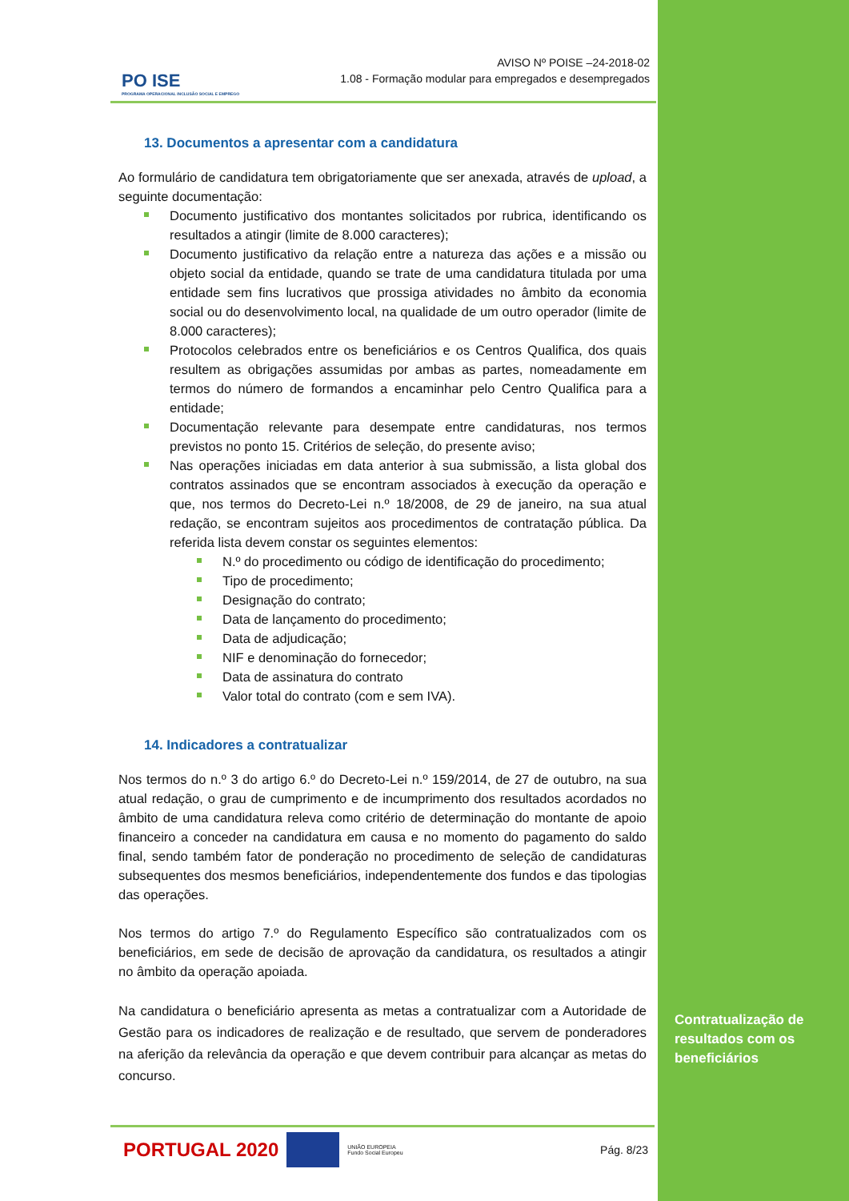PO ISE
PROGRAMA OPERACIONAL INCLUSÃO SOCIAL E EMPREGO
AVISO Nº POISE –24-2018-02
1.08 - Formação modular para empregados e desempregados
13. Documentos a apresentar com a candidatura
Ao formulário de candidatura tem obrigatoriamente que ser anexada, através de upload, a seguinte documentação:
Documento justificativo dos montantes solicitados por rubrica, identificando os resultados a atingir (limite de 8.000 caracteres);
Documento justificativo da relação entre a natureza das ações e a missão ou objeto social da entidade, quando se trate de uma candidatura titulada por uma entidade sem fins lucrativos que prossiga atividades no âmbito da economia social ou do desenvolvimento local, na qualidade de um outro operador (limite de 8.000 caracteres);
Protocolos celebrados entre os beneficiários e os Centros Qualifica, dos quais resultem as obrigações assumidas por ambas as partes, nomeadamente em termos do número de formandos a encaminhar pelo Centro Qualifica para a entidade;
Documentação relevante para desempate entre candidaturas, nos termos previstos no ponto 15. Critérios de seleção, do presente aviso;
Nas operações iniciadas em data anterior à sua submissão, a lista global dos contratos assinados que se encontram associados à execução da operação e que, nos termos do Decreto-Lei n.º 18/2008, de 29 de janeiro, na sua atual redação, se encontram sujeitos aos procedimentos de contratação pública. Da referida lista devem constar os seguintes elementos:
N.º do procedimento ou código de identificação do procedimento;
Tipo de procedimento;
Designação do contrato;
Data de lançamento do procedimento;
Data de adjudicação;
NIF e denominação do fornecedor;
Data de assinatura do contrato
Valor total do contrato (com e sem IVA).
14. Indicadores a contratualizar
Nos termos do n.º 3 do artigo 6.º do Decreto-Lei n.º 159/2014, de 27 de outubro, na sua atual redação, o grau de cumprimento e de incumprimento dos resultados acordados no âmbito de uma candidatura releva como critério de determinação do montante de apoio financeiro a conceder na candidatura em causa e no momento do pagamento do saldo final, sendo também fator de ponderação no procedimento de seleção de candidaturas subsequentes dos mesmos beneficiários, independentemente dos fundos e das tipologias das operações.
Nos termos do artigo 7.º do Regulamento Específico são contratualizados com os beneficiários, em sede de decisão de aprovação da candidatura, os resultados a atingir no âmbito da operação apoiada.
Na candidatura o beneficiário apresenta as metas a contratualizar com a Autoridade de Gestão para os indicadores de realização e de resultado, que servem de ponderadores na aferição da relevância da operação e que devem contribuir para alcançar as metas do concurso.
PORTUGAL 2020
UNIÃO EUROPEIA
Fundo Social Europeu Pág. 8/23
Contratualização de
resultados com os
beneficiários